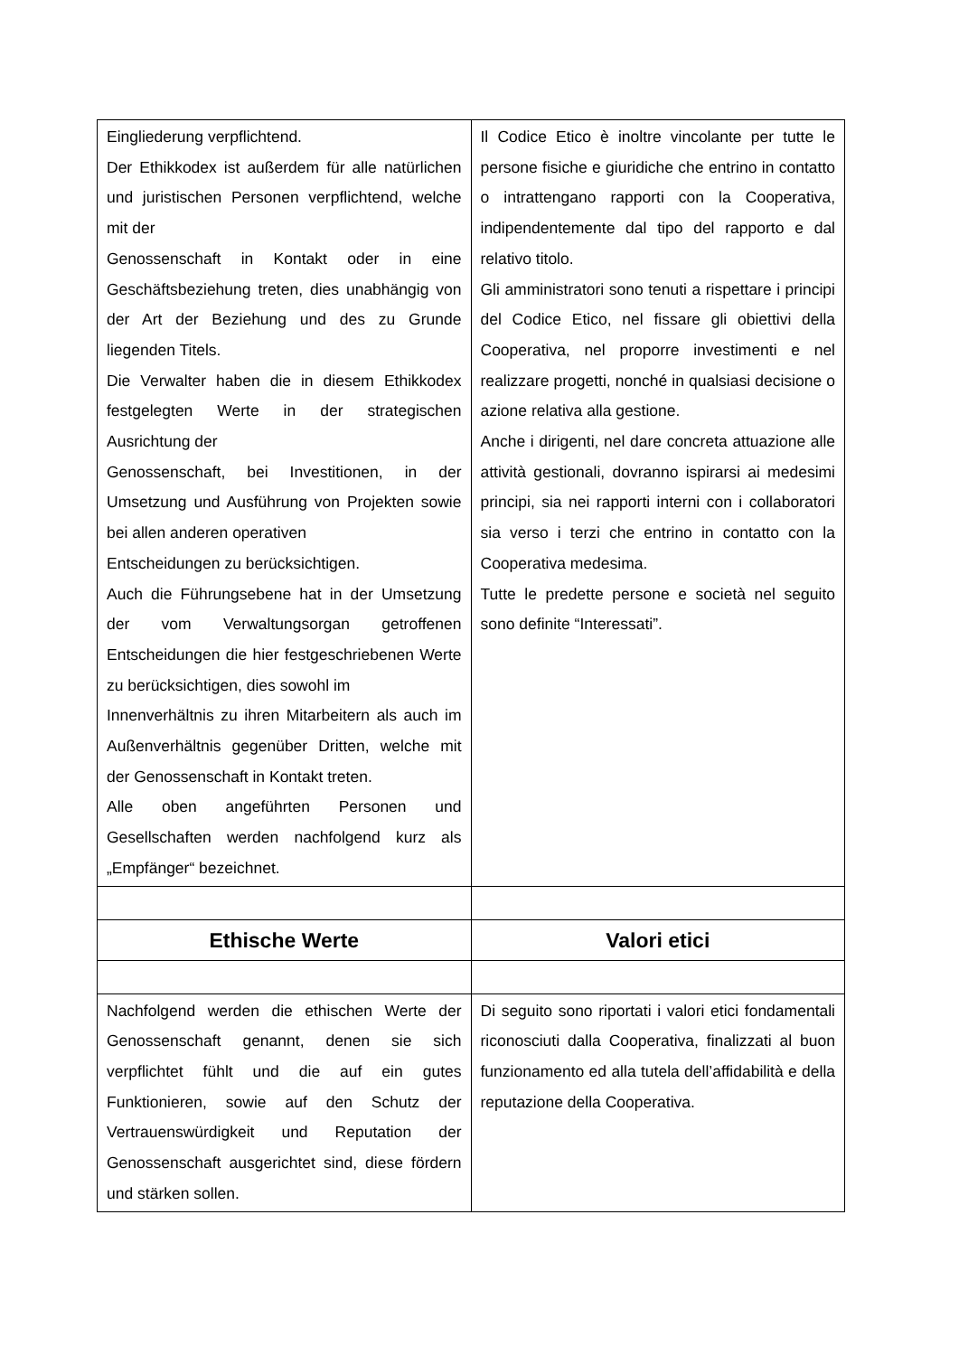| Eingliederung verpflichtend. Der Ethikkodex ist außerdem für alle natürlichen und juristischen Personen verpflichtend, welche mit der Genossenschaft in Kontakt oder in eine Geschäftsbeziehung treten, dies unabhängig von der Art der Beziehung und des zu Grunde liegenden Titels. Die Verwalter haben die in diesem Ethikkodex festgelegten Werte in der strategischen Ausrichtung der Genossenschaft, bei Investitionen, in der Umsetzung und Ausführung von Projekten sowie bei allen anderen operativen Entscheidungen zu berücksichtigen. Auch die Führungsebene hat in der Umsetzung der vom Verwaltungsorgan getroffenen Entscheidungen die hier festgeschriebenen Werte zu berücksichtigen, dies sowohl im Innenverhältnis zu ihren Mitarbeitern als auch im Außenverhältnis gegenüber Dritten, welche mit der Genossenschaft in Kontakt treten. Alle oben angeführten Personen und Gesellschaften werden nachfolgend kurz als „Empfänger“ bezeichnet. | Il Codice Etico è inoltre vincolante per tutte le persone fisiche e giuridiche che entrino in contatto o intrattengano rapporti con la Cooperativa, indipendentemente dal tipo del rapporto e dal relativo titolo. Gli amministratori sono tenuti a rispettare i principi del Codice Etico, nel fissare gli obiettivi della Cooperativa, nel proporre investimenti e nel realizzare progetti, nonché in qualsiasi decisione o azione relativa alla gestione. Anche i dirigenti, nel dare concreta attuazione alle attività gestionali, dovranno ispirarsi ai medesimi principi, sia nei rapporti interni con i collaboratori sia verso i terzi che entrino in contatto con la Cooperativa medesima. Tutte le predette persone e società nel seguito sono definite “Interessati”. |
| Ethische Werte | Valori etici |
| Nachfolgend werden die ethischen Werte der Genossenschaft genannt, denen sie sich verpflichtet fühlt und die auf ein gutes Funktionieren, sowie auf den Schutz der Vertrauenswürdigkeit und Reputation der Genossenschaft ausgerichtet sind, diese fördern und stärken sollen. | Di seguito sono riportati i valori etici fondamentali riconosciuti dalla Cooperativa, finalizzati al buon funzionamento ed alla tutela dell’affidabilità e della reputazione della Cooperativa. |